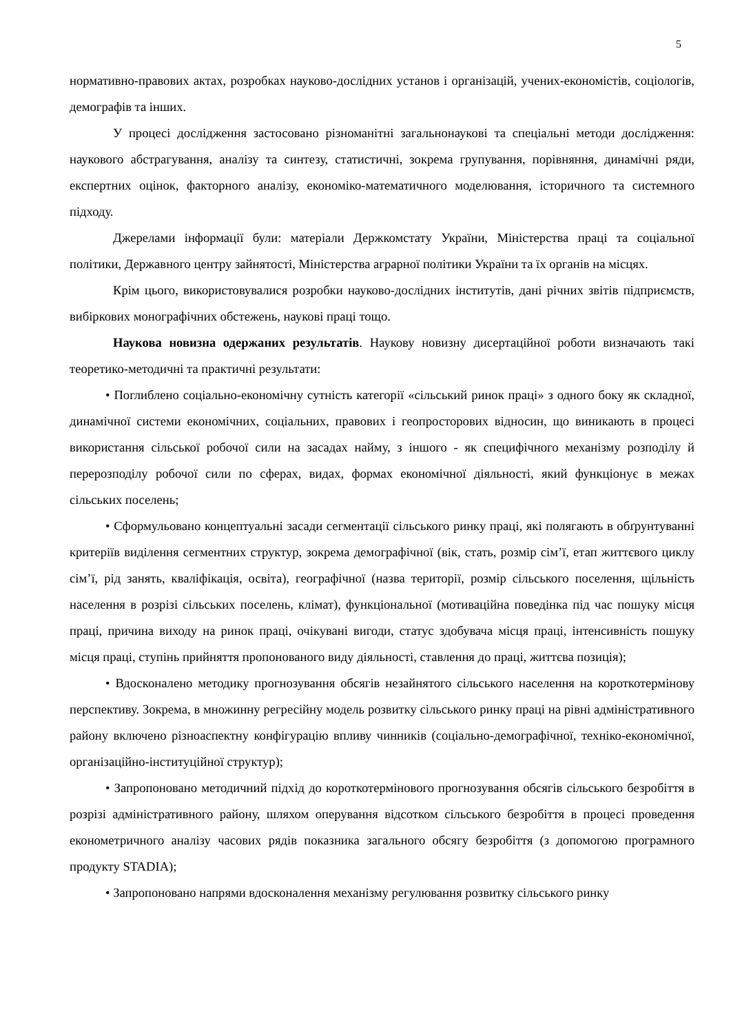5
нормативно-правових актах, розробках науково-дослідних установ і організацій, учених-економістів, соціологів, демографів та інших.
У процесі дослідження застосовано різноманітні загальнонаукові та спеціальні методи дослідження: наукового абстрагування, аналізу та синтезу, статистичні, зокрема групування, порівняння, динамічні ряди, експертних оцінок, факторного аналізу, економіко-математичного моделювання, історичного та системного підходу.
Джерелами інформації були: матеріали Держкомстату України, Міністерства праці та соціальної політики, Державного центру зайнятості, Міністерства аграрної політики України та їх органів на місцях.
Крім цього, використовувалися розробки науково-дослідних інститутів, дані річних звітів підприємств, вибіркових монографічних обстежень, наукові праці тощо.
Наукова новизна одержаних результатів. Наукову новизну дисертаційної роботи визначають такі теоретико-методичні та практичні результати:
• Поглиблено соціально-економічну сутність категорії «сільський ринок праці» з одного боку як складної, динамічної системи економічних, соціальних, правових і геопросторових відносин, що виникають в процесі використання сільської робочої сили на засадах найму, з іншого - як специфічного механізму розподілу й перерозподілу робочої сили по сферах, видах, формах економічної діяльності, який функціонує в межах сільських поселень;
• Сформульовано концептуальні засади сегментації сільського ринку праці, які полягають в обґрунтуванні критеріїв виділення сегментних структур, зокрема демографічної (вік, стать, розмір сім’ї, етап життєвого циклу сім’ї, рід занять, кваліфікація, освіта), географічної (назва території, розмір сільського поселення, щільність населення в розрізі сільських поселень, клімат), функціональної (мотиваційна поведінка під час пошуку місця праці, причина виходу на ринок праці, очікувані вигоди, статус здобувача місця праці, інтенсивність пошуку місця праці, ступінь прийняття пропонованого виду діяльності, ставлення до праці, життєва позиція);
• Вдосконалено методику прогнозування обсягів незайнятого сільського населення на короткотермінову перспективу. Зокрема, в множинну регресійну модель розвитку сільського ринку праці на рівні адміністративного району включено різноаспектну конфігурацію впливу чинників (соціально-демографічної, техніко-економічної, організаційно-інституційної структур);
• Запропоновано методичний підхід до короткотермінового прогнозування обсягів сільського безробіття в розрізі адміністративного району, шляхом оперування відсотком сільського безробіття в процесі проведення економетричного аналізу часових рядів показника загального обсягу безробіття (з допомогою програмного продукту STADIA);
• Запропоновано напрями вдосконалення механізму регулювання розвитку сільського ринку